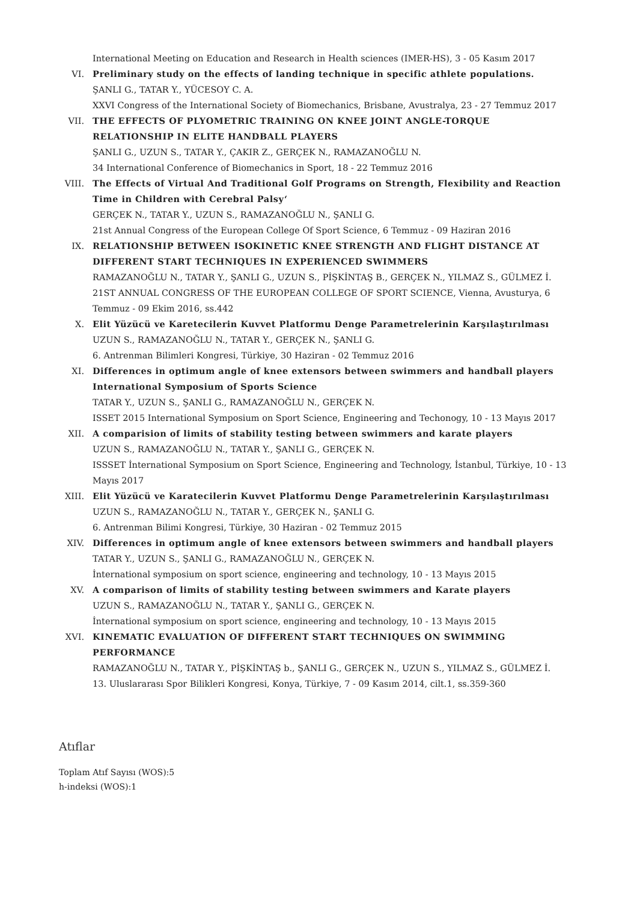International Meeting on Education and Research in Health sciences (IMER-HS), 3 - 05 Kasım 2017
VI. Preliminary study on the effects of landing technique in specific athlete populations.
ŞANLI G., TATAR Y., YÜCESOY C. A.
XXVI Congress of the International Society of Biomechanics, Brisbane, Avustralya, 23 - 27 Temmuz 2017
VII. THE EFFECTS OF PLYOMETRIC TRAINING ON KNEE JOINT ANGLE-TORQUE RELATIONSHIP IN ELITE HANDBALL PLAYERS
ŞANLI G., UZUN S., TATAR Y., ÇAKIR Z., GERÇEK N., RAMAZANOĞLU N.
34 International Conference of Biomechanics in Sport, 18 - 22 Temmuz 2016
VIII.
The Effects of Virtual And Traditional Golf Programs on Strength, Flexibility and Reaction Time in Children with Cerebral Palsy‘
GERÇEK N., TATAR Y., UZUN S., RAMAZANOĞLU N., ŞANLI G.
21st Annual Congress of the European College Of Sport Science, 6 Temmuz - 09 Haziran 2016
IX. RELATIONSHIP BETWEEN ISOKINETIC KNEE STRENGTH AND FLIGHT DISTANCE AT DIFFERENT START TECHNIQUES IN EXPERIENCED SWIMMERS
RAMAZANOĞLU N., TATAR Y., ŞANLI G., UZUN S., PİŞKİNTAŞ B., GERÇEK N., YILMAZ S., GÜLMEZ İ.
21ST ANNUAL CONGRESS OF THE EUROPEAN COLLEGE OF SPORT SCIENCE, Vienna, Avusturya, 6 Temmuz - 09 Ekim 2016, ss.442
X. Elit Yüzücü ve Karetecilerin Kuvvet Platformu Denge Parametrelerinin Karşılaştırılması
UZUN S., RAMAZANOĞLU N., TATAR Y., GERÇEK N., ŞANLI G.
6. Antrenman Bilimleri Kongresi, Türkiye, 30 Haziran - 02 Temmuz 2016
XI. Differences in optimum angle of knee extensors between swimmers and handball players International Symposium of Sports Science
TATAR Y., UZUN S., ŞANLI G., RAMAZANOĞLU N., GERÇEK N.
ISSET 2015 International Symposium on Sport Science, Engineering and Techonogy, 10 - 13 Mayıs 2017
XII. A comparision of limits of stability testing between swimmers and karate players
UZUN S., RAMAZANOĞLU N., TATAR Y., ŞANLI G., GERÇEK N.
ISSSET İnternational Symposium on Sport Science, Engineering and Technology, İstanbul, Türkiye, 10 - 13 Mayıs 2017
XIII.
Elit Yüzücü ve Karatecilerin Kuvvet Platformu Denge Parametrelerinin Karşılaştırılması
UZUN S., RAMAZANOĞLU N., TATAR Y., GERÇEK N., ŞANLI G.
6. Antrenman Bilimi Kongresi, Türkiye, 30 Haziran - 02 Temmuz 2015
XIV. Differences in optimum angle of knee extensors between swimmers and handball players
TATAR Y., UZUN S., ŞANLI G., RAMAZANOĞLU N., GERÇEK N.
İnternational symposium on sport science, engineering and technology, 10 - 13 Mayıs 2015
XV. A comparison of limits of stability testing between swimmers and Karate players
UZUN S., RAMAZANOĞLU N., TATAR Y., ŞANLI G., GERÇEK N.
İnternational symposium on sport science, engineering and technology, 10 - 13 Mayıs 2015
XVI. KINEMATIC EVALUATION OF DIFFERENT START TECHNIQUES ON SWIMMING PERFORMANCE
RAMAZANOĞLU N., TATAR Y., PİŞKİNTAŞ b., ŞANLI G., GERÇEK N., UZUN S., YILMAZ S., GÜLMEZ İ.
13. Uluslararası Spor Bilikleri Kongresi, Konya, Türkiye, 7 - 09 Kasım 2014, cilt.1, ss.359-360
Atıflar
Toplam Atıf Sayısı (WOS):5
h-indeksi (WOS):1